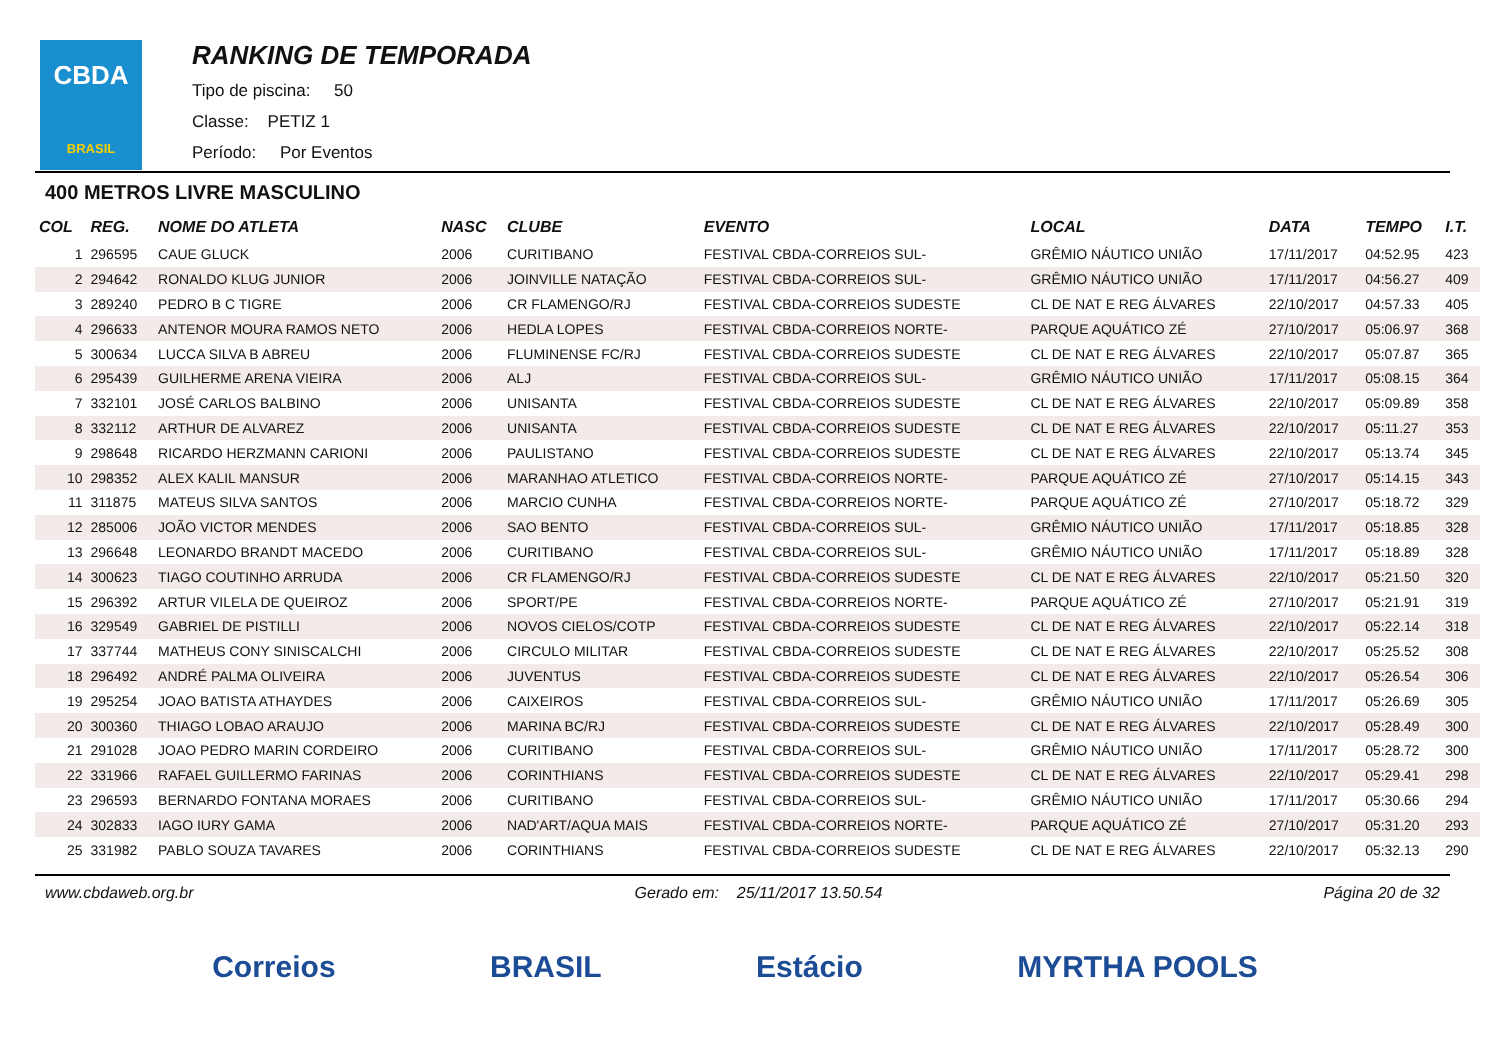CBDA
BRASIL
RANKING DE TEMPORADA
Tipo de piscina: 50
Classe: PETIZ 1
Período: Por Eventos
400 METROS LIVRE MASCULINO
| COL | REG. | NOME DO ATLETA | NASC | CLUBE | EVENTO | LOCAL | DATA | TEMPO | I.T. |
| --- | --- | --- | --- | --- | --- | --- | --- | --- | --- |
| 1 | 296595 | CAUE GLUCK | 2006 | CURITIBANO | FESTIVAL CBDA-CORREIOS SUL- | GRÊMIO NÁUTICO UNIÃO | 17/11/2017 | 04:52.95 | 423 |
| 2 | 294642 | RONALDO KLUG JUNIOR | 2006 | JOINVILLE NATAÇÃO | FESTIVAL CBDA-CORREIOS SUL- | GRÊMIO NÁUTICO UNIÃO | 17/11/2017 | 04:56.27 | 409 |
| 3 | 289240 | PEDRO B C TIGRE | 2006 | CR FLAMENGO/RJ | FESTIVAL CBDA-CORREIOS SUDESTE | CL DE NAT E REG ÁLVARES | 22/10/2017 | 04:57.33 | 405 |
| 4 | 296633 | ANTENOR MOURA RAMOS NETO | 2006 | HEDLA LOPES | FESTIVAL CBDA-CORREIOS NORTE- | PARQUE AQUÁTICO ZÉ | 27/10/2017 | 05:06.97 | 368 |
| 5 | 300634 | LUCCA SILVA B ABREU | 2006 | FLUMINENSE FC/RJ | FESTIVAL CBDA-CORREIOS SUDESTE | CL DE NAT E REG ÁLVARES | 22/10/2017 | 05:07.87 | 365 |
| 6 | 295439 | GUILHERME ARENA VIEIRA | 2006 | ALJ | FESTIVAL CBDA-CORREIOS SUL- | GRÊMIO NÁUTICO UNIÃO | 17/11/2017 | 05:08.15 | 364 |
| 7 | 332101 | JOSÉ CARLOS BALBINO | 2006 | UNISANTA | FESTIVAL CBDA-CORREIOS SUDESTE | CL DE NAT E REG ÁLVARES | 22/10/2017 | 05:09.89 | 358 |
| 8 | 332112 | ARTHUR DE ALVAREZ | 2006 | UNISANTA | FESTIVAL CBDA-CORREIOS SUDESTE | CL DE NAT E REG ÁLVARES | 22/10/2017 | 05:11.27 | 353 |
| 9 | 298648 | RICARDO HERZMANN CARIONI | 2006 | PAULISTANO | FESTIVAL CBDA-CORREIOS SUDESTE | CL DE NAT E REG ÁLVARES | 22/10/2017 | 05:13.74 | 345 |
| 10 | 298352 | ALEX KALIL MANSUR | 2006 | MARANHAO ATLETICO | FESTIVAL CBDA-CORREIOS NORTE- | PARQUE AQUÁTICO ZÉ | 27/10/2017 | 05:14.15 | 343 |
| 11 | 311875 | MATEUS SILVA SANTOS | 2006 | MARCIO CUNHA | FESTIVAL CBDA-CORREIOS NORTE- | PARQUE AQUÁTICO ZÉ | 27/10/2017 | 05:18.72 | 329 |
| 12 | 285006 | JOÃO VICTOR MENDES | 2006 | SAO BENTO | FESTIVAL CBDA-CORREIOS SUL- | GRÊMIO NÁUTICO UNIÃO | 17/11/2017 | 05:18.85 | 328 |
| 13 | 296648 | LEONARDO BRANDT MACEDO | 2006 | CURITIBANO | FESTIVAL CBDA-CORREIOS SUL- | GRÊMIO NÁUTICO UNIÃO | 17/11/2017 | 05:18.89 | 328 |
| 14 | 300623 | TIAGO COUTINHO ARRUDA | 2006 | CR FLAMENGO/RJ | FESTIVAL CBDA-CORREIOS SUDESTE | CL DE NAT E REG ÁLVARES | 22/10/2017 | 05:21.50 | 320 |
| 15 | 296392 | ARTUR VILELA DE QUEIROZ | 2006 | SPORT/PE | FESTIVAL CBDA-CORREIOS NORTE- | PARQUE AQUÁTICO ZÉ | 27/10/2017 | 05:21.91 | 319 |
| 16 | 329549 | GABRIEL DE PISTILLI | 2006 | NOVOS CIELOS/COTP | FESTIVAL CBDA-CORREIOS SUDESTE | CL DE NAT E REG ÁLVARES | 22/10/2017 | 05:22.14 | 318 |
| 17 | 337744 | MATHEUS CONY SINISCALCHI | 2006 | CIRCULO MILITAR | FESTIVAL CBDA-CORREIOS SUDESTE | CL DE NAT E REG ÁLVARES | 22/10/2017 | 05:25.52 | 308 |
| 18 | 296492 | ANDRÉ PALMA OLIVEIRA | 2006 | JUVENTUS | FESTIVAL CBDA-CORREIOS SUDESTE | CL DE NAT E REG ÁLVARES | 22/10/2017 | 05:26.54 | 306 |
| 19 | 295254 | JOAO BATISTA ATHAYDES | 2006 | CAIXEIROS | FESTIVAL CBDA-CORREIOS SUL- | GRÊMIO NÁUTICO UNIÃO | 17/11/2017 | 05:26.69 | 305 |
| 20 | 300360 | THIAGO LOBAO ARAUJO | 2006 | MARINA BC/RJ | FESTIVAL CBDA-CORREIOS SUDESTE | CL DE NAT E REG ÁLVARES | 22/10/2017 | 05:28.49 | 300 |
| 21 | 291028 | JOAO PEDRO MARIN CORDEIRO | 2006 | CURITIBANO | FESTIVAL CBDA-CORREIOS SUL- | GRÊMIO NÁUTICO UNIÃO | 17/11/2017 | 05:28.72 | 300 |
| 22 | 331966 | RAFAEL GUILLERMO FARINAS | 2006 | CORINTHIANS | FESTIVAL CBDA-CORREIOS SUDESTE | CL DE NAT E REG ÁLVARES | 22/10/2017 | 05:29.41 | 298 |
| 23 | 296593 | BERNARDO FONTANA MORAES | 2006 | CURITIBANO | FESTIVAL CBDA-CORREIOS SUL- | GRÊMIO NÁUTICO UNIÃO | 17/11/2017 | 05:30.66 | 294 |
| 24 | 302833 | IAGO IURY GAMA | 2006 | NAD'ART/AQUA MAIS | FESTIVAL CBDA-CORREIOS NORTE- | PARQUE AQUÁTICO ZÉ | 27/10/2017 | 05:31.20 | 293 |
| 25 | 331982 | PABLO SOUZA TAVARES | 2006 | CORINTHIANS | FESTIVAL CBDA-CORREIOS SUDESTE | CL DE NAT E REG ÁLVARES | 22/10/2017 | 05:32.13 | 290 |
www.cbdaweb.org.br Gerado em: 25/11/2017 13.50.54 Página 20 de 32
Correios BRASIL Estácio MYRTHA POOLS